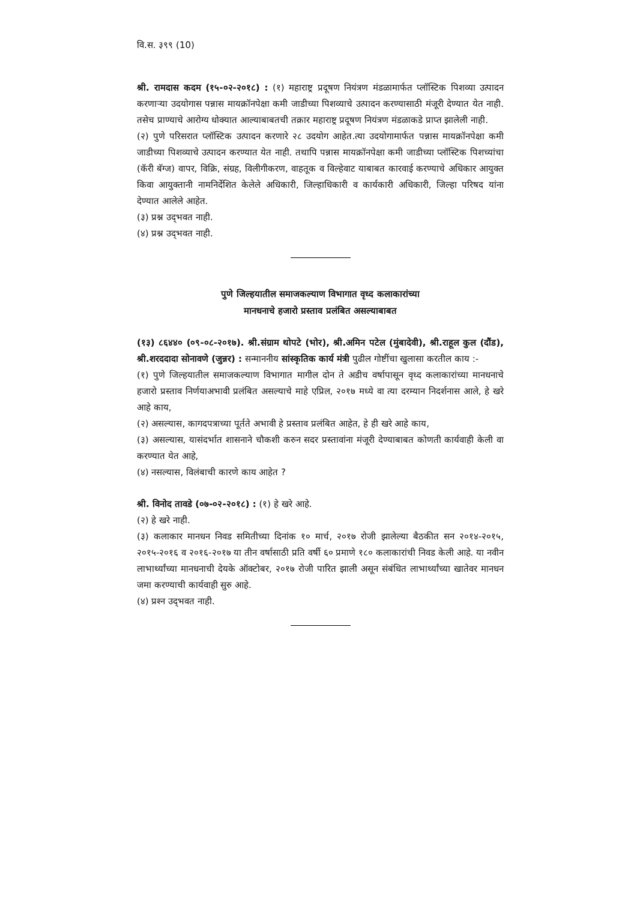वि.स. ३९९ (10)
श्री. रामदास कदम (१५-०२-२०१८) : (१) महाराष्ट्र प्रदूषण नियंत्रण मंडळामार्फत प्लॉस्टिक पिशव्या उत्पादन करणाऱ्या उदयोगास पन्नास मायक्रॉनपेक्षा कमी जाडीच्या पिशव्याचे उत्पादन करण्यासाठी मंजूरी देण्यात येत नाही. तसेच प्राण्याचे आरोग्य धोक्यात आल्याबाबतची तक्रार महाराष्ट्र प्रदूषण नियंत्रण मंडळाकडे प्राप्त झालेली नाही.
(२) पुणे परिसरात प्लॉस्टिक उत्पादन करणारे २८ उदयोग आहेत.त्या उदयोगामार्फत पन्नास मायक्रॉनपेक्षा कमी जाडीच्या पिशव्याचे उत्पादन करण्यात येत नाही. तथापि पन्नास मायक्रॉनपेक्षा कमी जाडीच्या प्लॉस्टिक पिशच्यांचा (कॅरी बॅग्ज) वापर, विक्रि, संग्रह, विलीगीकरण, वाहतूक व विल्हेवाट याबाबत कारवाई करण्याचे अधिकार आयुक्त किवा आयुक्तानी नामनिर्देशित केलेले अधिकारी, जिल्हाधिकारी व कार्यकारी अधिकारी, जिल्हा परिषद यांना देण्यात आलेले आहेत.
(३) प्रश्न उद्‌भवत नाही.
(४) प्रश्न उद्‌भवत नाही.
पुणे जिल्हयातील समाजकल्याण विभागात वृध्द कलाकारांच्या
मानधनाचे हजारो प्रस्ताव प्रलंबित असल्याबाबत
(१३) ८६४४० (०९-०८-२०१७). श्री.संग्राम थोपटे (भोर), श्री.अमिन पटेल (मुंबादेवी), श्री.राहूल कुल (दौंड), श्री.शरददादा सोनावणे (जुन्नर) : सन्माननीय सांस्कृतिक कार्य मंत्री पुढील गोष्टींचा खुलासा करतील काय :-
(१) पुणे जिल्हयातील समाजकल्याण विभागात मागील दोन ते अडीच वर्षापासून वृध्द कलाकारांच्या मानधनाचे हजारो प्रस्ताव निर्णयाअभावी प्रलंबित असल्याचे माहे एप्रिल, २०१७ मध्ये वा त्या दरम्यान निदर्शनास आले, हे खरे आहे काय,
(२) असल्यास, कागदपत्राच्या पूर्तते अभावी हे प्रस्ताव प्रलंबित आहेत, हे ही खरे आहे काय,
(३) असल्यास, यासंदर्भात शासनाने चौकशी करुन सदर प्रस्तावांना मंजूरी देण्याबाबत कोणती कार्यवाही केली वा करण्यात येत आहे,
(४) नसल्यास, विलंबाची कारणे काय आहेत ?
श्री. विनोद तावडे (०७-०२-२०१८) : (१) हे खरे आहे.
(२) हे खरे नाही.
(३) कलाकार मानधन निवड समितीच्या दिनांक १० मार्च, २०१७ रोजी झालेल्या बैठकीत सन २०१४-२०१५, २०१५-२०१६ व २०१६-२०१७ या तीन वर्षासाठी प्रति वर्षी ६० प्रमाणे १८० कलाकारांची निवड केली आहे. या नवीन लाभार्थ्यांच्या मानधनाची देयके ऑक्टोबर, २०१७ रोजी पारित झाली असून संबंधित लाभार्थ्यांच्या खातेवर मानधन जमा करण्याची कार्यवाही सुरु आहे.
(४) प्रश्‍न उद्‌भवत नाही.